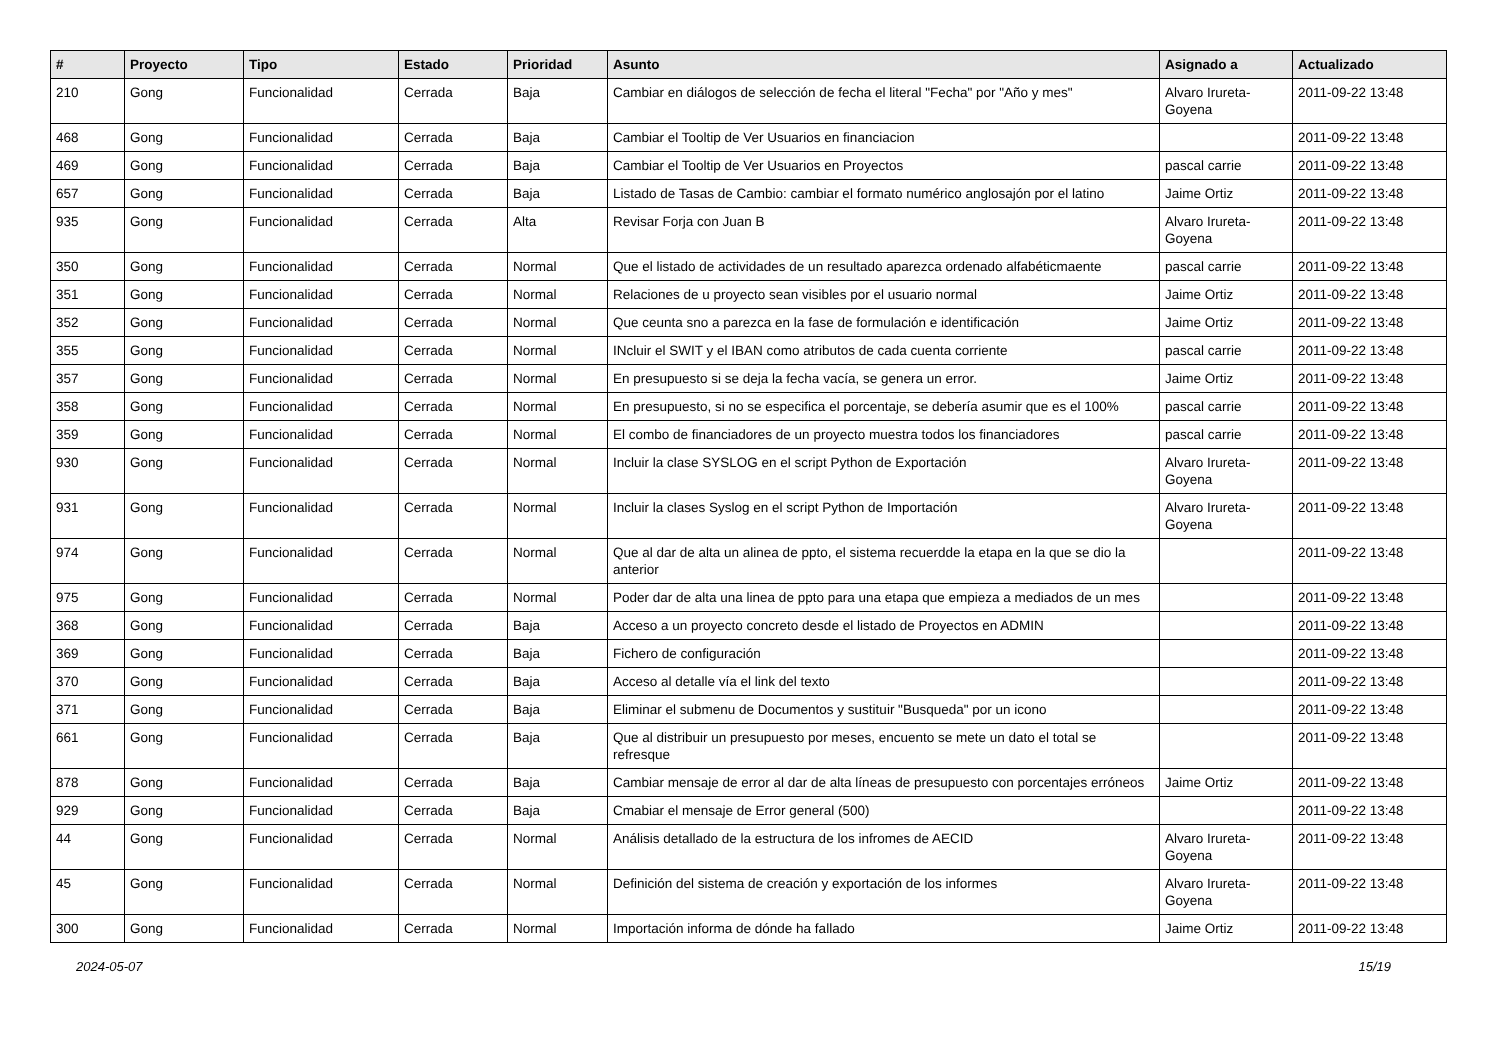| # | Proyecto | Tipo | Estado | Prioridad | Asunto | Asignado a | Actualizado |
| --- | --- | --- | --- | --- | --- | --- | --- |
| 210 | Gong | Funcionalidad | Cerrada | Baja | Cambiar en diálogos de selección de fecha el literal "Fecha" por "Año y mes" | Alvaro Irureta-Goyena | 2011-09-22 13:48 |
| 468 | Gong | Funcionalidad | Cerrada | Baja | Cambiar el Tooltip de Ver Usuarios en financiacion | | 2011-09-22 13:48 |
| 469 | Gong | Funcionalidad | Cerrada | Baja | Cambiar el Tooltip de Ver Usuarios en Proyectos | pascal carrie | 2011-09-22 13:48 |
| 657 | Gong | Funcionalidad | Cerrada | Baja | Listado de Tasas de Cambio: cambiar el formato numérico anglosajón por el latino | Jaime Ortiz | 2011-09-22 13:48 |
| 935 | Gong | Funcionalidad | Cerrada | Alta | Revisar Forja con Juan B | Alvaro Irureta-Goyena | 2011-09-22 13:48 |
| 350 | Gong | Funcionalidad | Cerrada | Normal | Que el listado de actividades de un resultado aparezca ordenado alfabéticmaente | pascal carrie | 2011-09-22 13:48 |
| 351 | Gong | Funcionalidad | Cerrada | Normal | Relaciones de u proyecto sean visibles por el usuario normal | Jaime Ortiz | 2011-09-22 13:48 |
| 352 | Gong | Funcionalidad | Cerrada | Normal | Que ceunta sno a parezca en la fase de formulación e identificación | Jaime Ortiz | 2011-09-22 13:48 |
| 355 | Gong | Funcionalidad | Cerrada | Normal | INcluir el SWIT y el IBAN como atributos de cada cuenta corriente | pascal carrie | 2011-09-22 13:48 |
| 357 | Gong | Funcionalidad | Cerrada | Normal | En presupuesto si se deja la fecha vacía, se genera un error. | Jaime Ortiz | 2011-09-22 13:48 |
| 358 | Gong | Funcionalidad | Cerrada | Normal | En presupuesto, si no se especifica el porcentaje, se debería asumir que es el 100% | pascal carrie | 2011-09-22 13:48 |
| 359 | Gong | Funcionalidad | Cerrada | Normal | El combo de financiadores de un proyecto muestra todos los financiadores | pascal carrie | 2011-09-22 13:48 |
| 930 | Gong | Funcionalidad | Cerrada | Normal | Incluir la clase SYSLOG en el script Python de Exportación | Alvaro Irureta-Goyena | 2011-09-22 13:48 |
| 931 | Gong | Funcionalidad | Cerrada | Normal | Incluir la clases Syslog en el script Python de Importación | Alvaro Irureta-Goyena | 2011-09-22 13:48 |
| 974 | Gong | Funcionalidad | Cerrada | Normal | Que al dar de alta un alinea de ppto, el sistema recuerdde la etapa en la que se dio la anterior | | 2011-09-22 13:48 |
| 975 | Gong | Funcionalidad | Cerrada | Normal | Poder dar de alta una linea de ppto para una etapa que empieza a mediados de un mes | | 2011-09-22 13:48 |
| 368 | Gong | Funcionalidad | Cerrada | Baja | Acceso a un proyecto concreto desde el listado de Proyectos en ADMIN | | 2011-09-22 13:48 |
| 369 | Gong | Funcionalidad | Cerrada | Baja | Fichero de configuración | | 2011-09-22 13:48 |
| 370 | Gong | Funcionalidad | Cerrada | Baja | Acceso al detalle vía el link del texto | | 2011-09-22 13:48 |
| 371 | Gong | Funcionalidad | Cerrada | Baja | Eliminar el submenu de Documentos y sustituir "Busqueda" por un icono | | 2011-09-22 13:48 |
| 661 | Gong | Funcionalidad | Cerrada | Baja | Que al distribuir un presupuesto por meses, encuento se mete un dato el total se refresque | | 2011-09-22 13:48 |
| 878 | Gong | Funcionalidad | Cerrada | Baja | Cambiar mensaje de error al dar de alta líneas de presupuesto con porcentajes erróneos | Jaime Ortiz | 2011-09-22 13:48 |
| 929 | Gong | Funcionalidad | Cerrada | Baja | Cmabiar el mensaje de Error general (500) | | 2011-09-22 13:48 |
| 44 | Gong | Funcionalidad | Cerrada | Normal | Análisis detallado de la estructura de los infromes de AECID | Alvaro Irureta-Goyena | 2011-09-22 13:48 |
| 45 | Gong | Funcionalidad | Cerrada | Normal | Definición del sistema de creación y exportación de los informes | Alvaro Irureta-Goyena | 2011-09-22 13:48 |
| 300 | Gong | Funcionalidad | Cerrada | Normal | Importación informa de dónde ha fallado | Jaime Ortiz | 2011-09-22 13:48 |
2024-05-07 15/19